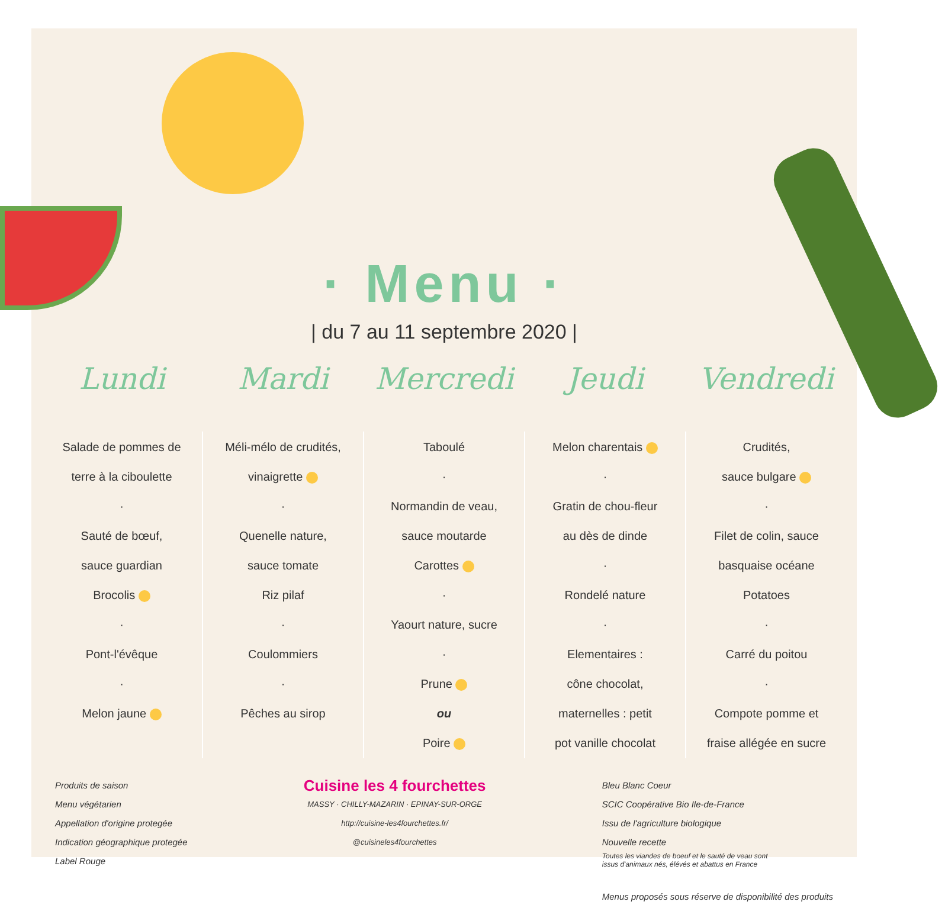· Menu ·
| du 7 au 11 septembre 2020 |
| Lundi | Mardi | Mercredi | Jeudi | Vendredi |
| --- | --- | --- | --- | --- |
| Salade de pommes de terre à la ciboulette · Sauté de bœuf, sauce guardian Brocolis · Pont-l'évêque · Melon jaune | Méli-mélo de crudités, vinaigrette · Quenelle nature, sauce tomate Riz pilaf · Coulommiers · Pêches au sirop | Taboulé · Normandin de veau, sauce moutarde Carottes · Yaourt nature, sucre · Prune ou Poire | Melon charentais · Gratin de chou-fleur au dès de dinde · Rondelé nature · Elementaires : cône chocolat, maternelles : petit pot vanille chocolat | Crudités, sauce bulgare · Filet de colin, sauce basquaise océane Potatoes · Carré du poitou · Compote pomme et fraise allégée en sucre |
Produits de saison
Menu végétarien
Appellation d'origine protegée
Indication géographique protegée
Label Rouge
Cuisine les 4 fourchettes
MASSY · CHILLY-MAZARIN · EPINAY-SUR-ORGE
http://cuisine-les4fourchettes.fr/
@cuisineles4fourchettes
Bleu Blanc Coeur
SCIC Coopérative Bio Ile-de-France
Issu de l'agriculture biologique
Nouvelle recette
Toutes les viandes de boeuf et le sauté de veau sont
issus d'animaux nés, élévés et abattus en France
Menus proposés sous réserve de disponibilité des produits